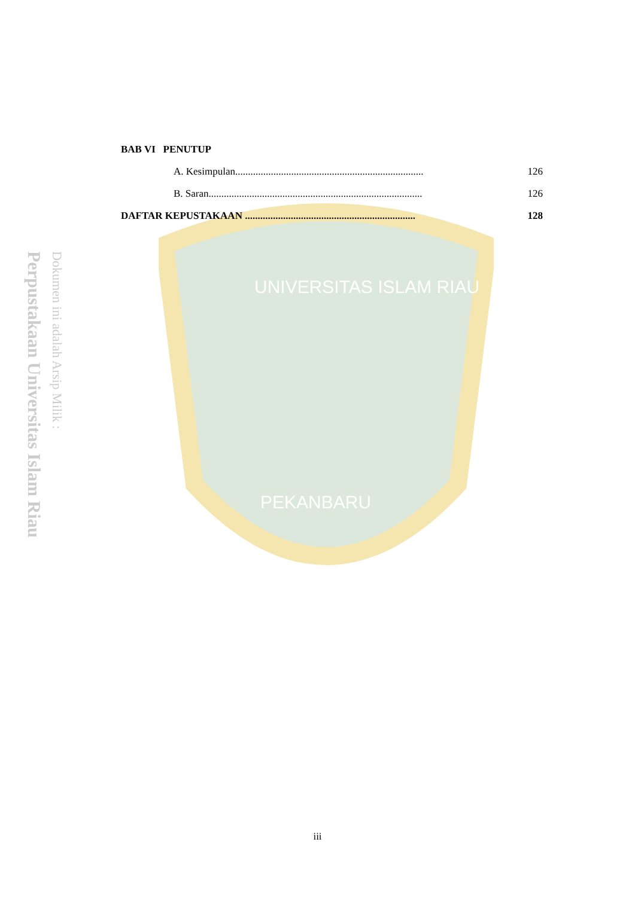UNIVERSITAS ISLAM RIAU
PEKANBARU
Perpustakaan Universitas Islam Riau
Dokumen ini adalah Arsip Milik :
BAB VI PENUTUP
A. Kesimpulan.......................................................................... 126
B. Saran.................................................................................... 126
DAFTAR KEPUSTAKAAN ................................................................... 128
iii